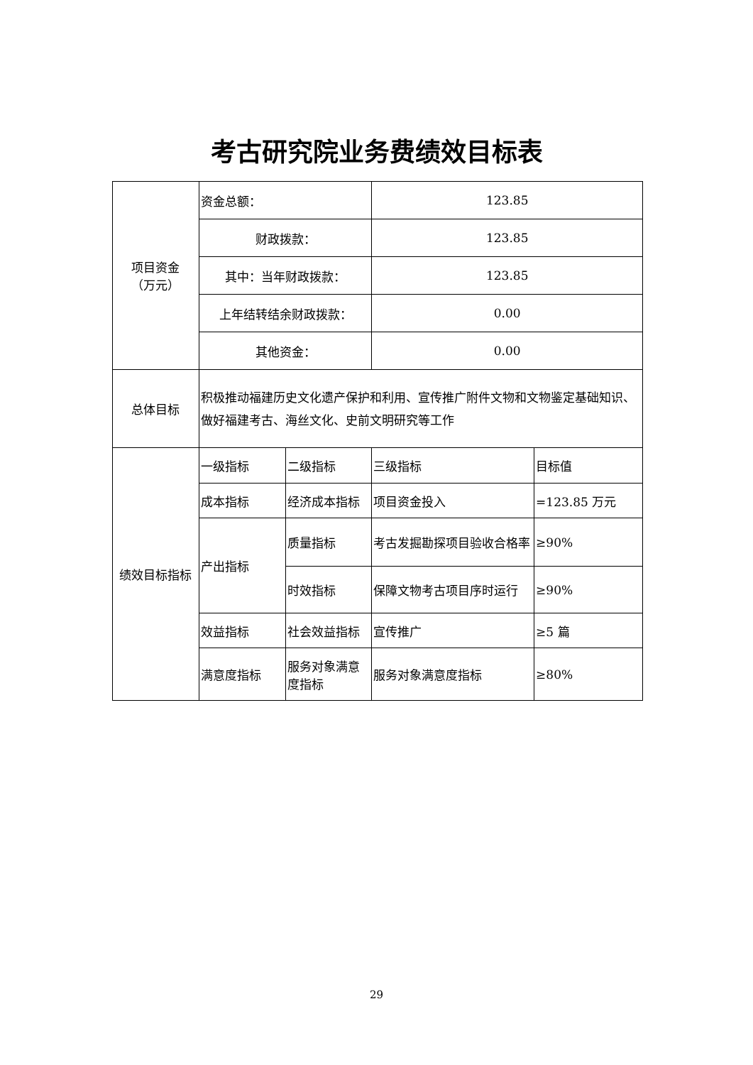考古研究院业务费绩效目标表
| 项目资金 （万元） | 资金总额： | | 123.85 | |
| | 财政拨款： | | 123.85 | |
| | 其中：当年财政拨款： | | 123.85 | |
| | 上年结转结余财政拨款： | | 0.00 | |
| | 其他资金： | | 0.00 | |
| 总体目标 | 积极推动福建历史文化遗产保护和利用、宣传推广附件文物和文物鉴定基础知识、做好福建考古、海丝文化、史前文明研究等工作 | | | |
| 绩效目标指标 | 一级指标 | 二级指标 | 三级指标 | 目标值 |
| | 成本指标 | 经济成本指标 | 项目资金投入 | =123.85 万元 |
| | 产出指标 | 质量指标 | 考古发掘勘探项目验收合格率 | ≥90% |
| | | 时效指标 | 保障文物考古项目序时运行 | ≥90% |
| | 效益指标 | 社会效益指标 | 宣传推广 | ≥5 篇 |
| | 满意度指标 | 服务对象满意度指标 | 服务对象满意度指标 | ≥80% |
29